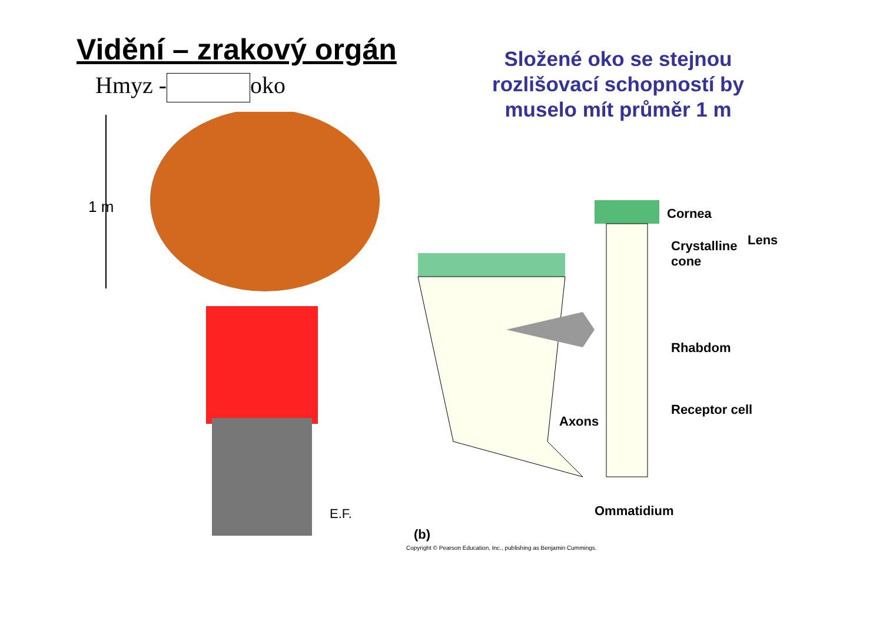Vidění – zrakový orgán
Hmyz - oko
Složené oko se stejnou rozlišovací schopností by muselo mít průměr 1 m
1 m
E.F.
Cornea
Crystalline
cone
Lens
Rhabdom
Axons
Receptor cell
Ommatidium
(b)
Copyright © Pearson Education, Inc., publishing as Benjamin Cummings.